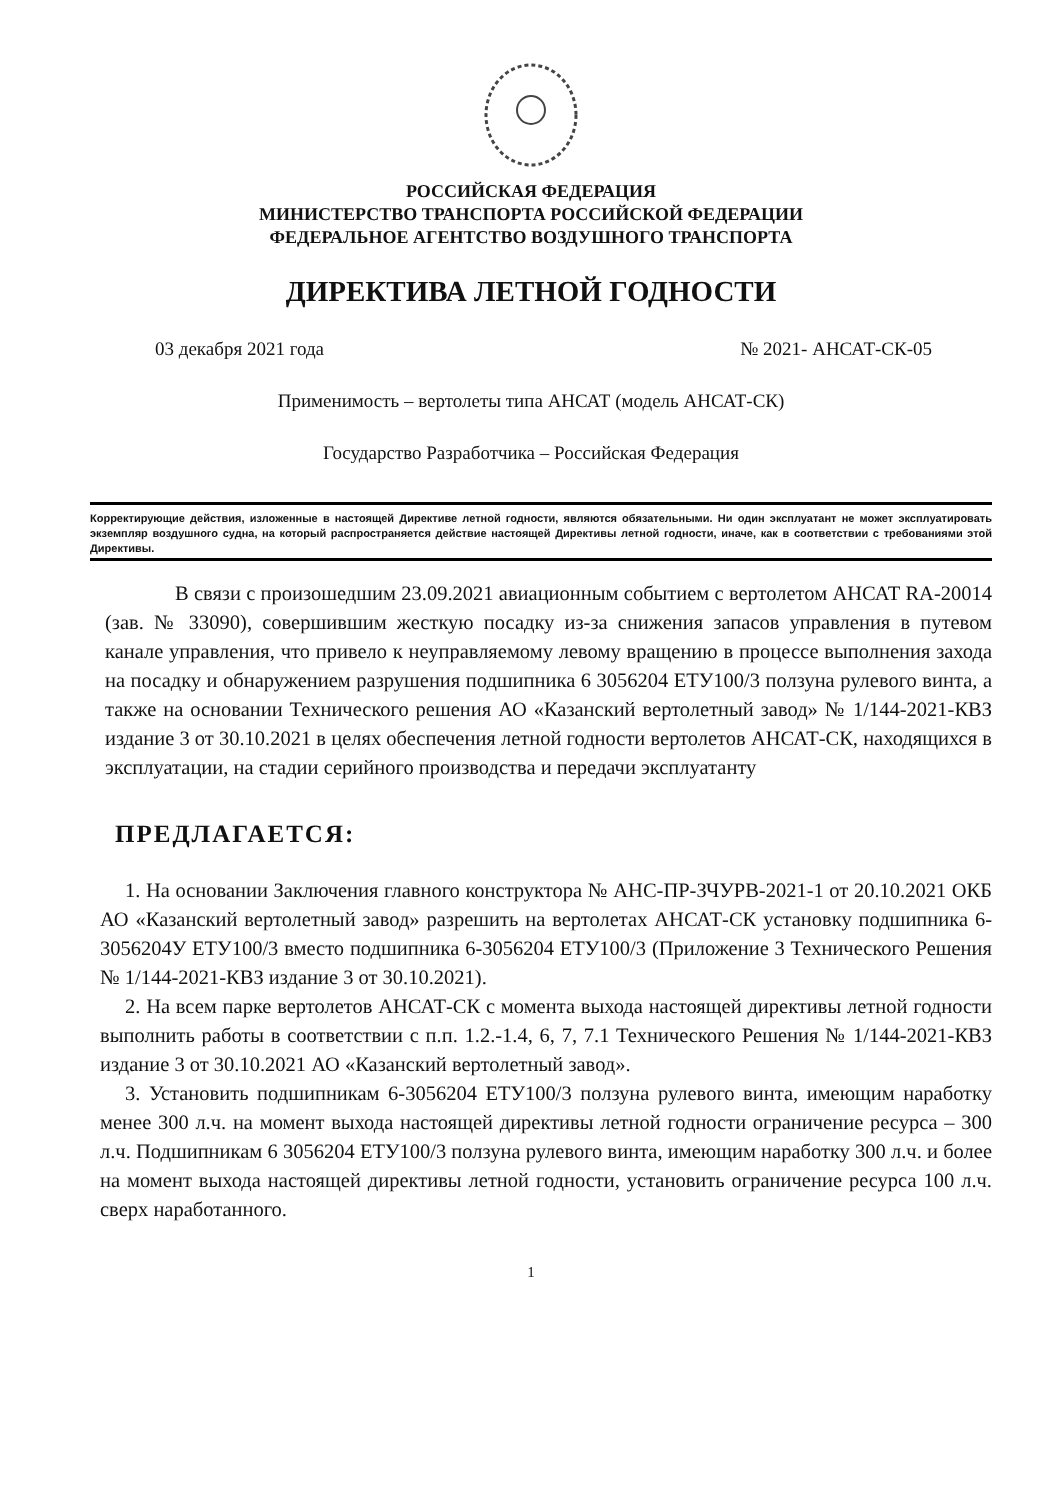РОССИЙСКАЯ ФЕДЕРАЦИЯ
МИНИСТЕРСТВО ТРАНСПОРТА РОССИЙСКОЙ ФЕДЕРАЦИИ
ФЕДЕРАЛЬНОЕ АГЕНТСТВО ВОЗДУШНОГО ТРАНСПОРТА
ДИРЕКТИВА ЛЕТНОЙ ГОДНОСТИ
03 декабря 2021 года № 2021- АНСАТ-СК-05
Применимость – вертолеты типа АНСАТ (модель АНСАТ-СК)
Государство Разработчика – Российская Федерация
Корректирующие действия, изложенные в настоящей Директиве летной годности, являются обязательными. Ни один эксплуатант не может эксплуатировать экземпляр воздушного судна, на который распространяется действие настоящей Директивы летной годности, иначе, как в соответствии с требованиями этой Директивы.
В связи с произошедшим 23.09.2021 авиационным событием с вертолетом АНСАТ RA-20014 (зав. № 33090), совершившим жесткую посадку из-за снижения запасов управления в путевом канале управления, что привело к неуправляемому левому вращению в процессе выполнения захода на посадку и обнаружением разрушения подшипника 6 3056204 ЕТУ100/3 ползуна рулевого винта, а также на основании Технического решения АО «Казанский вертолетный завод» № 1/144-2021-КВЗ издание 3 от 30.10.2021 в целях обеспечения летной годности вертолетов АНСАТ-СК, находящихся в эксплуатации, на стадии серийного производства и передачи эксплуатанту
ПРЕДЛАГАЕТСЯ:
1. На основании Заключения главного конструктора № АНС-ПР-ЗЧУРВ-2021-1 от 20.10.2021 ОКБ АО «Казанский вертолетный завод» разрешить на вертолетах АНСАТ-СК установку подшипника 6-3056204У ЕТУ100/3 вместо подшипника 6-3056204 ЕТУ100/3 (Приложение 3 Технического Решения № 1/144-2021-КВЗ издание 3 от 30.10.2021).
2. На всем парке вертолетов АНСАТ-СК с момента выхода настоящей директивы летной годности выполнить работы в соответствии с п.п. 1.2.-1.4, 6, 7, 7.1 Технического Решения № 1/144-2021-КВЗ издание 3 от 30.10.2021 АО «Казанский вертолетный завод».
3. Установить подшипникам 6-3056204 ЕТУ100/3 ползуна рулевого винта, имеющим наработку менее 300 л.ч. на момент выхода настоящей директивы летной годности ограничение ресурса – 300 л.ч. Подшипникам 6 3056204 ЕТУ100/3 ползуна рулевого винта, имеющим наработку 300 л.ч. и более на момент выхода настоящей директивы летной годности, установить ограничение ресурса 100 л.ч. сверх наработанного.
1